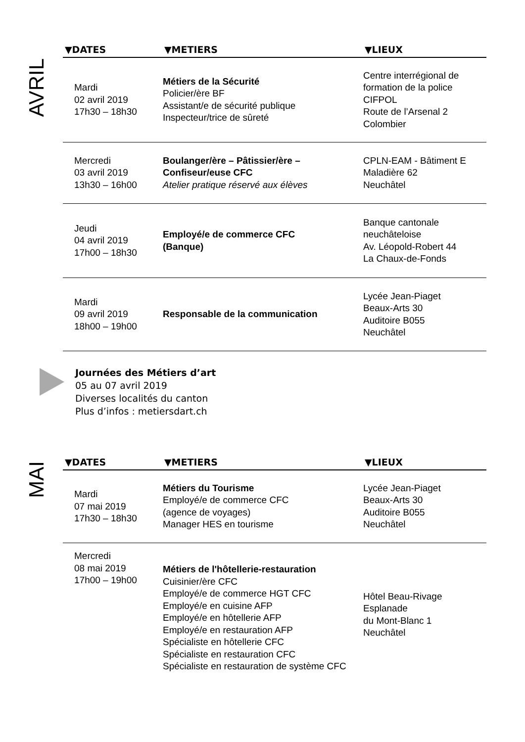AVRIL
| ▼DATES | ▼METIERS | ▼LIEUX |
| --- | --- | --- |
| Mardi 02 avril 2019 17h30 – 18h30 | Métiers de la Sécurité Policier/ère BF Assistant/e de sécurité publique Inspecteur/trice de sûreté | Centre interrégional de formation de la police CIFPOL Route de l’Arsenal 2 Colombier |
| Mercredi 03 avril 2019 13h30 – 16h00 | Boulanger/ère – Pâtissier/ère – Confiseur/euse CFC Atelier pratique réservé aux élèves | CPLN-EAM - Bâtiment E Maladière 62 Neuchâtel |
| Jeudi 04 avril 2019 17h00 – 18h30 | Employé/e de commerce CFC (Banque) | Banque cantonale neuchâteloise Av. Léopold-Robert 44 La Chaux-de-Fonds |
| Mardi 09 avril 2019 18h00 – 19h00 | Responsable de la communication | Lycée Jean-Piaget Beaux-Arts 30 Auditoire B055 Neuchâtel |
Journées des Métiers d’art
05 au 07 avril 2019
Diverses localités du canton
Plus d’infos : metiersdart.ch
MAI
| ▼DATES | ▼METIERS | ▼LIEUX |
| --- | --- | --- |
| Mardi 07 mai 2019 17h30 – 18h30 | Métiers du Tourisme Employé/e de commerce CFC (agence de voyages) Manager HES en tourisme | Lycée Jean-Piaget Beaux-Arts 30 Auditoire B055 Neuchâtel |
| Mercredi 08 mai 2019 17h00 – 19h00 | Métiers de l'hôtellerie-restauration Cuisinier/ère CFC Employé/e de commerce HGT CFC Employé/e en cuisine AFP Employé/e en hôtellerie AFP Employé/e en restauration AFP Spécialiste en hôtellerie CFC Spécialiste en restauration CFC Spécialiste en restauration de système CFC | Hôtel Beau-Rivage Esplanade du Mont-Blanc 1 Neuchâtel |